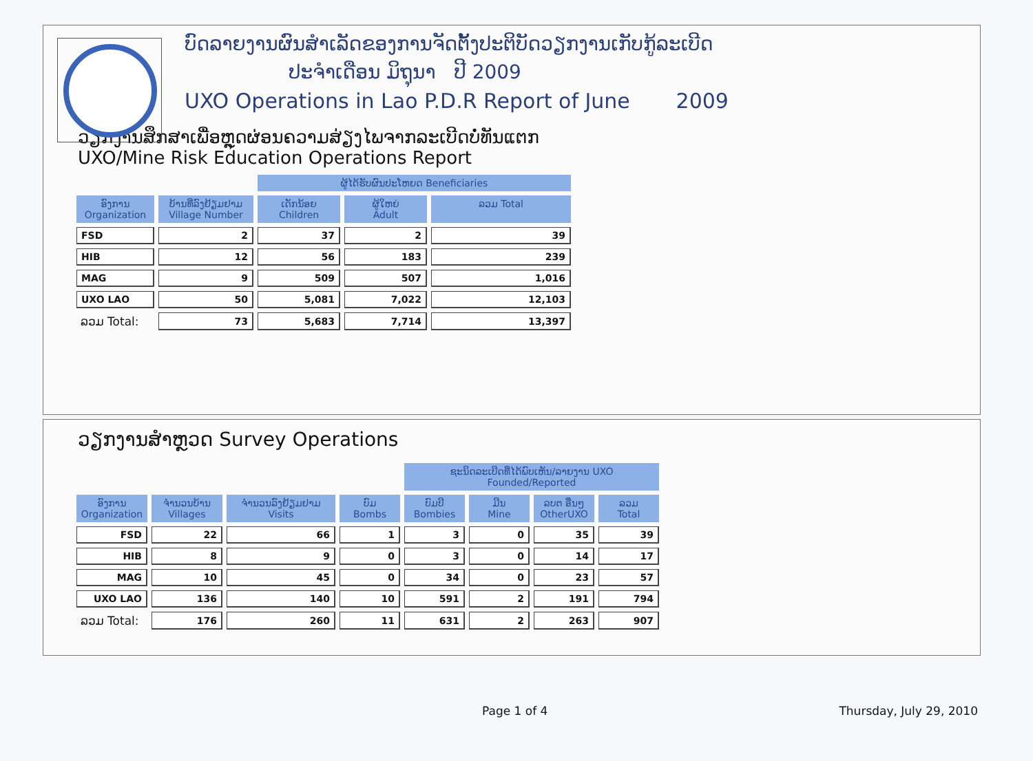ບົດລາຍງານຜົນສຳເລັດຂອງການຈັດຕັ້ງປະຕິບັດວຽກງານເກັບກູ້ລະເບີດ
ປະຈຳເດືອນ ມິຖຸນາ ປີ 2009
UXO Operations in Lao P.D.R Report of June 2009
ວຽກງານສຶກສາເພື່ອຫຼຸດຜ່ອນຄວາມສ່ຽງໄພຈາກລະເບີດບໍ່ທັນແຕກ
UXO/Mine Risk Education Operations Report
| | | ຜູ້ໄດ້ຮັບຜົນປະໂຫຍດ Beneficiaries | | |
| --- | --- | --- | --- | --- |
| ອົງການ Organization | ບ້ານທີ່ລົງຢ້ຽມຢາມ Village Number | ເດັກນ້ອຍ Children | ຜູ້ໃຫຍ່ Adult | ລວມ Total |
| FSD | 2 | 37 | 2 | 39 |
| HIB | 12 | 56 | 183 | 239 |
| MAG | 9 | 509 | 507 | 1,016 |
| UXO LAO | 50 | 5,081 | 7,022 | 12,103 |
| ລວມ Total: | 73 | 5,683 | 7,714 | 13,397 |
ວຽກງານສຳຫຼວດ Survey Operations
| | | | | ຊະນິດລະເບີດທີ່ໄດ້ພົບເຫັນ/ລາຍງານ UXO Founded/Reported | | | |
| --- | --- | --- | --- | --- | --- | --- | --- |
| ອົງການ Organization | ຈຳນວນບ້ານ Villages | ຈຳນວນລົງຢ້ຽມຢາມ Visits | ບົມ Bombs | ບົມບີ Bombies | ມີນ Mine | ລບຕ ອື່ນໆ OtherUXO | ລວມ Total |
| FSD | 22 | 66 | 1 | 3 | 0 | 35 | 39 |
| HIB | 8 | 9 | 0 | 3 | 0 | 14 | 17 |
| MAG | 10 | 45 | 0 | 34 | 0 | 23 | 57 |
| UXO LAO | 136 | 140 | 10 | 591 | 2 | 191 | 794 |
| ລວມ Total: | 176 | 260 | 11 | 631 | 2 | 263 | 907 |
Page 1 of 4 Thursday, July 29, 2010